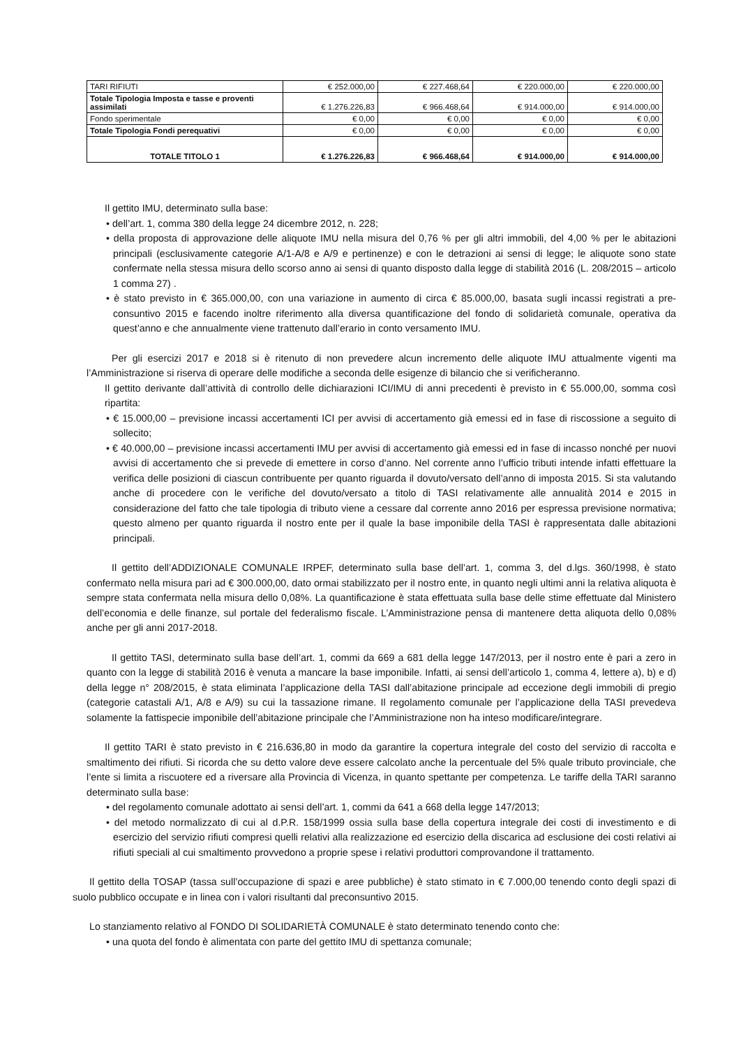| TARI RIFIUTI | € 252.000,00 | € 227.468,64 | € 220.000,00 | € 220.000,00 |
| Totale Tipologia Imposta e tasse e proventi assimilati | € 1.276.226,83 | € 966.468,64 | € 914.000,00 | € 914.000,00 |
| Fondo sperimentale | € 0,00 | € 0,00 | € 0,00 | € 0,00 |
| Totale Tipologia Fondi perequativi | € 0,00 | € 0,00 | € 0,00 | € 0,00 |
| TOTALE TITOLO 1 | € 1.276.226,83 | € 966.468,64 | € 914.000,00 | € 914.000,00 |
Il gettito IMU, determinato sulla base:
• dell’art. 1, comma 380 della legge 24 dicembre 2012, n. 228;
• della proposta di approvazione delle aliquote IMU nella misura del 0,76 % per gli altri immobili, del 4,00 % per le abitazioni principali (esclusivamente categorie A/1-A/8 e A/9 e pertinenze) e con le detrazioni ai sensi di legge; le aliquote sono state confermate nella stessa misura dello scorso anno ai sensi di quanto disposto dalla legge di stabilità 2016 (L. 208/2015 – articolo 1 comma 27) .
• è stato previsto in € 365.000,00, con una variazione in aumento di circa € 85.000,00, basata sugli incassi registrati a pre-consuntivo 2015 e facendo inoltre riferimento alla diversa quantificazione del fondo di solidarietà comunale, operativa da quest’anno e che annualmente viene trattenuto dall’erario in conto versamento IMU.
Per gli esercizi 2017 e 2018 si è ritenuto di non prevedere alcun incremento delle aliquote IMU attualmente vigenti ma l’Amministrazione si riserva di operare delle modifiche a seconda delle esigenze di bilancio che si verificheranno.
Il gettito derivante dall’attività di controllo delle dichiarazioni ICI/IMU di anni precedenti è previsto in € 55.000,00, somma così ripartita:
• € 15.000,00 – previsione incassi accertamenti ICI per avvisi di accertamento già emessi ed in fase di riscossione a seguito di sollecito;
• € 40.000,00 – previsione incassi accertamenti IMU per avvisi di accertamento già emessi ed in fase di incasso nonché per nuovi avvisi di accertamento che si prevede di emettere in corso d’anno. Nel corrente anno l’ufficio tributi intende infatti effettuare la verifica delle posizioni di ciascun contribuente per quanto riguarda il dovuto/versato dell’anno di imposta 2015. Si sta valutando anche di procedere con le verifiche del dovuto/versato a titolo di TASI relativamente alle annualità 2014 e 2015 in considerazione del fatto che tale tipologia di tributo viene a cessare dal corrente anno 2016 per espressa previsione normativa; questo almeno per quanto riguarda il nostro ente per il quale la base imponibile della TASI è rappresentata dalle abitazioni principali.
Il gettito dell’ADDIZIONALE COMUNALE IRPEF, determinato sulla base dell’art. 1, comma 3, del d.lgs. 360/1998, è stato confermato nella misura pari ad € 300.000,00, dato ormai stabilizzato per il nostro ente, in quanto negli ultimi anni la relativa aliquota è sempre stata confermata nella misura dello 0,08%. La quantificazione è stata effettuata sulla base delle stime effettuate dal Ministero dell’economia e delle finanze, sul portale del federalismo fiscale. L’Amministrazione pensa di mantenere detta aliquota dello 0,08% anche per gli anni 2017-2018.
Il gettito TASI, determinato sulla base dell’art. 1, commi da 669 a 681 della legge 147/2013, per il nostro ente è pari a zero in quanto con la legge di stabilità 2016 è venuta a mancare la base imponibile. Infatti, ai sensi dell’articolo 1, comma 4, lettere a), b) e d) della legge n° 208/2015, è stata eliminata l’applicazione della TASI dall’abitazione principale ad eccezione degli immobili di pregio (categorie catastali A/1, A/8 e A/9) su cui la tassazione rimane. Il regolamento comunale per l’applicazione della TASI prevedeva solamente la fattispecie imponibile dell’abitazione principale che l’Amministrazione non ha inteso modificare/integrare.
Il gettito TARI è stato previsto in € 216.636,80 in modo da garantire la copertura integrale del costo del servizio di raccolta e smaltimento dei rifiuti. Si ricorda che su detto valore deve essere calcolato anche la percentuale del 5% quale tributo provinciale, che l’ente si limita a riscuotere ed a riversare alla Provincia di Vicenza, in quanto spettante per competenza. Le tariffe della TARI saranno determinato sulla base:
• del regolamento comunale adottato ai sensi dell’art. 1, commi da 641 a 668 della legge 147/2013;
• del metodo normalizzato di cui al d.P.R. 158/1999 ossia sulla base della copertura integrale dei costi di investimento e di esercizio del servizio rifiuti compresi quelli relativi alla realizzazione ed esercizio della discarica ad esclusione dei costi relativi ai rifiuti speciali al cui smaltimento provvedono a proprie spese i relativi produttori comprovandone il trattamento.
Il gettito della TOSAP (tassa sull’occupazione di spazi e aree pubbliche) è stato stimato in € 7.000,00 tenendo conto degli spazi di suolo pubblico occupate e in linea con i valori risultanti dal preconsuntivo 2015.
Lo stanziamento relativo al FONDO DI SOLIDARIETÀ COMUNALE è stato determinato tenendo conto che:
• una quota del fondo è alimentata con parte del gettito IMU di spettanza comunale;